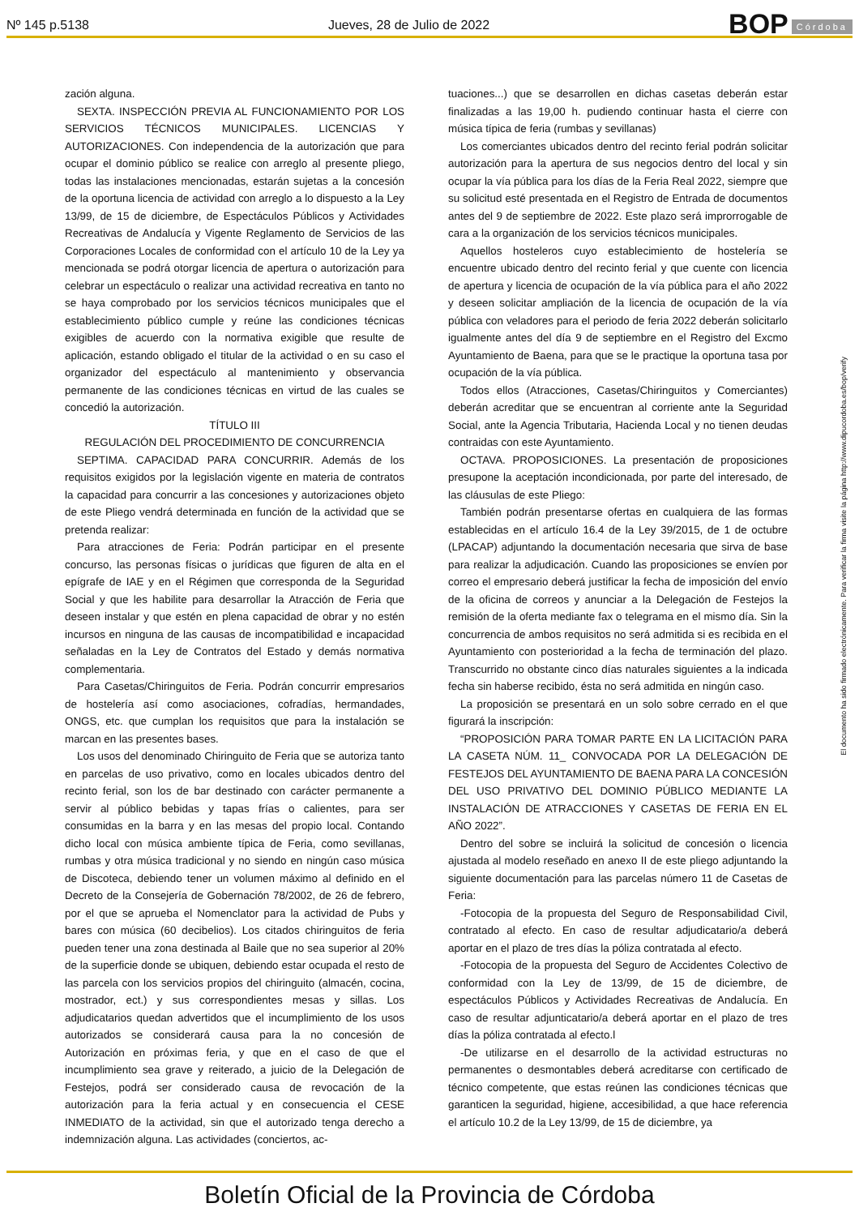Nº 145 p.5138
Jueves, 28 de Julio de 2022
BOP Córdoba
zación alguna.
SEXTA. INSPECCIÓN PREVIA AL FUNCIONAMIENTO POR LOS SERVICIOS TÉCNICOS MUNICIPALES. LICENCIAS Y AUTORIZACIONES. Con independencia de la autorización que para ocupar el dominio público se realice con arreglo al presente pliego, todas las instalaciones mencionadas, estarán sujetas a la concesión de la oportuna licencia de actividad con arreglo a lo dispuesto a la Ley 13/99, de 15 de diciembre, de Espectáculos Públicos y Actividades Recreativas de Andalucía y Vigente Reglamento de Servicios de las Corporaciones Locales de conformidad con el artículo 10 de la Ley ya mencionada se podrá otorgar licencia de apertura o autorización para celebrar un espectáculo o realizar una actividad recreativa en tanto no se haya comprobado por los servicios técnicos municipales que el establecimiento público cumple y reúne las condiciones técnicas exigibles de acuerdo con la normativa exigible que resulte de aplicación, estando obligado el titular de la actividad o en su caso el organizador del espectáculo al mantenimiento y observancia permanente de las condiciones técnicas en virtud de las cuales se concedió la autorización.
TÍTULO III
REGULACIÓN DEL PROCEDIMIENTO DE CONCURRENCIA
SEPTIMA. CAPACIDAD PARA CONCURRIR. Además de los requisitos exigidos por la legislación vigente en materia de contratos la capacidad para concurrir a las concesiones y autorizaciones objeto de este Pliego vendrá determinada en función de la actividad que se pretenda realizar:
Para atracciones de Feria: Podrán participar en el presente concurso, las personas físicas o jurídicas que figuren de alta en el epígrafe de IAE y en el Régimen que corresponda de la Seguridad Social y que les habilite para desarrollar la Atracción de Feria que deseen instalar y que estén en plena capacidad de obrar y no estén incursos en ninguna de las causas de incompatibilidad e incapacidad señaladas en la Ley de Contratos del Estado y demás normativa complementaria.
Para Casetas/Chiringuitos de Feria. Podrán concurrir empresarios de hostelería así como asociaciones, cofradías, hermandades, ONGS, etc. que cumplan los requisitos que para la instalación se marcan en las presentes bases.
Los usos del denominado Chiringuito de Feria que se autoriza tanto en parcelas de uso privativo, como en locales ubicados dentro del recinto ferial, son los de bar destinado con carácter permanente a servir al público bebidas y tapas frías o calientes, para ser consumidas en la barra y en las mesas del propio local. Contando dicho local con música ambiente típica de Feria, como sevillanas, rumbas y otra música tradicional y no siendo en ningún caso música de Discoteca, debiendo tener un volumen máximo al definido en el Decreto de la Consejería de Gobernación 78/2002, de 26 de febrero, por el que se aprueba el Nomenclator para la actividad de Pubs y bares con música (60 decibelios). Los citados chiringuitos de feria pueden tener una zona destinada al Baile que no sea superior al 20% de la superficie donde se ubiquen, debiendo estar ocupada el resto de las parcela con los servicios propios del chiringuito (almacén, cocina, mostrador, ect.) y sus correspondientes mesas y sillas. Los adjudicatarios quedan advertidos que el incumplimiento de los usos autorizados se considerará causa para la no concesión de Autorización en próximas feria, y que en el caso de que el incumplimiento sea grave y reiterado, a juicio de la Delegación de Festejos, podrá ser considerado causa de revocación de la autorización para la feria actual y en consecuencia el CESE INMEDIATO de la actividad, sin que el autorizado tenga derecho a indemnización alguna. Las actividades (conciertos, ac-
tuaciones...) que se desarrollen en dichas casetas deberán estar finalizadas a las 19,00 h. pudiendo continuar hasta el cierre con música típica de feria (rumbas y sevillanas)
Los comerciantes ubicados dentro del recinto ferial podrán solicitar autorización para la apertura de sus negocios dentro del local y sin ocupar la vía pública para los días de la Feria Real 2022, siempre que su solicitud esté presentada en el Registro de Entrada de documentos antes del 9 de septiembre de 2022. Este plazo será improrrogable de cara a la organización de los servicios técnicos municipales.
Aquellos hosteleros cuyo establecimiento de hostelería se encuentre ubicado dentro del recinto ferial y que cuente con licencia de apertura y licencia de ocupación de la vía pública para el año 2022 y deseen solicitar ampliación de la licencia de ocupación de la vía pública con veladores para el periodo de feria 2022 deberán solicitarlo igualmente antes del día 9 de septiembre en el Registro del Excmo Ayuntamiento de Baena, para que se le practique la oportuna tasa por ocupación de la vía pública.
Todos ellos (Atracciones, Casetas/Chiringuitos y Comerciantes) deberán acreditar que se encuentran al corriente ante la Seguridad Social, ante la Agencia Tributaria, Hacienda Local y no tienen deudas contraidas con este Ayuntamiento.
OCTAVA. PROPOSICIONES. La presentación de proposiciones presupone la aceptación incondicionada, por parte del interesado, de las cláusulas de este Pliego:
También podrán presentarse ofertas en cualquiera de las formas establecidas en el artículo 16.4 de la Ley 39/2015, de 1 de octubre (LPACAP) adjuntando la documentación necesaria que sirva de base para realizar la adjudicación. Cuando las proposiciones se envíen por correo el empresario deberá justificar la fecha de imposición del envío de la oficina de correos y anunciar a la Delegación de Festejos la remisión de la oferta mediante fax o telegrama en el mismo día. Sin la concurrencia de ambos requisitos no será admitida si es recibida en el Ayuntamiento con posterioridad a la fecha de terminación del plazo. Transcurrido no obstante cinco días naturales siguientes a la indicada fecha sin haberse recibido, ésta no será admitida en ningún caso.
La proposición se presentará en un solo sobre cerrado en el que figurará la inscripción:
“PROPOSICIÓN PARA TOMAR PARTE EN LA LICITACIÓN PARA LA CASETA NÚM. 11_ CONVOCADA POR LA DELEGACIÓN DE FESTEJOS DEL AYUNTAMIENTO DE BAENA PARA LA CONCESIÓN DEL USO PRIVATIVO DEL DOMINIO PÚBLICO MEDIANTE LA INSTALACIÓN DE ATRACCIONES Y CASETAS DE FERIA EN EL AÑO 2022”.
Dentro del sobre se incluirá la solicitud de concesión o licencia ajustada al modelo reseñado en anexo II de este pliego adjuntando la siguiente documentación para las parcelas número 11 de Casetas de Feria:
-Fotocopia de la propuesta del Seguro de Responsabilidad Civil, contratado al efecto. En caso de resultar adjudicatario/a deberá aportar en el plazo de tres días la póliza contratada al efecto.
-Fotocopia de la propuesta del Seguro de Accidentes Colectivo de conformidad con la Ley de 13/99, de 15 de diciembre, de espectáculos Públicos y Actividades Recreativas de Andalucía. En caso de resultar adjunticatario/a deberá aportar en el plazo de tres días la póliza contratada al efecto.l
-De utilizarse en el desarrollo de la actividad estructuras no permanentes o desmontables deberá acreditarse con certificado de técnico competente, que estas reúnen las condiciones técnicas que garanticen la seguridad, higiene, accesibilidad, a que hace referencia el artículo 10.2 de la Ley 13/99, de 15 de diciembre, ya
El documento ha sido firmado electrónicamente. Para verificar la firma visite la página http://www.dipucordoba.es/bop/verify
Boletín Oficial de la Provincia de Córdoba